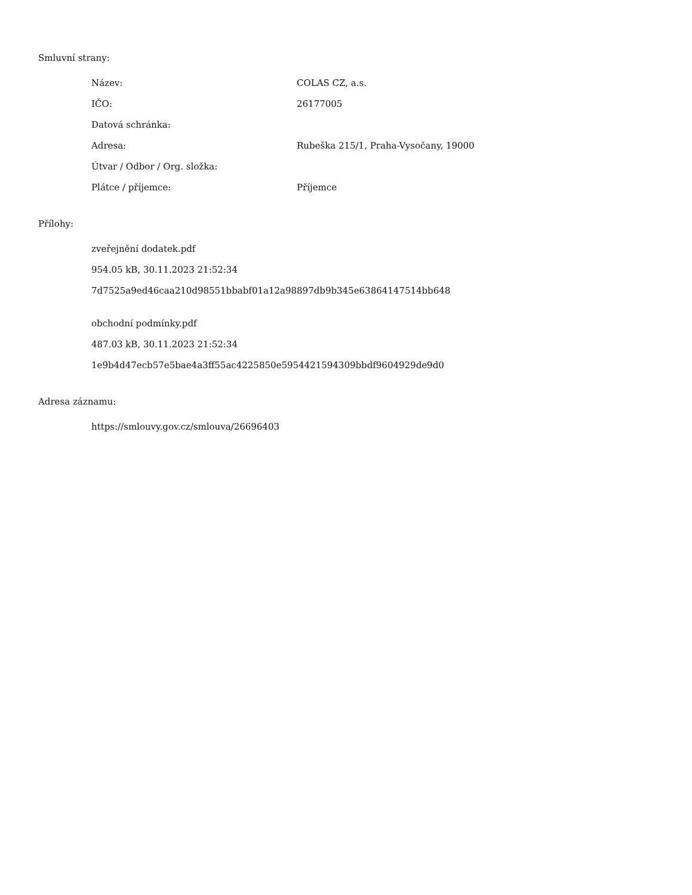Smluvní strany:
| Název: | COLAS CZ, a.s. |
| IČO: | 26177005 |
| Datová schránka: | |
| Adresa: | Rubeška 215/1, Praha-Vysočany, 19000 |
| Útvar / Odbor / Org. složka: | |
| Plátce / příjemce: | Příjemce |
Přílohy:
zveřejnění dodatek.pdf
954.05 kB, 30.11.2023 21:52:34
7d7525a9ed46caa210d98551bbabf01a12a98897db9b345e63864147514bb648
obchodní podmínky.pdf
487.03 kB, 30.11.2023 21:52:34
1e9b4d47ecb57e5bae4a3ff55ac4225850e5954421594309bbdf9604929de9d0
Adresa záznamu:
https://smlouvy.gov.cz/smlouva/26696403